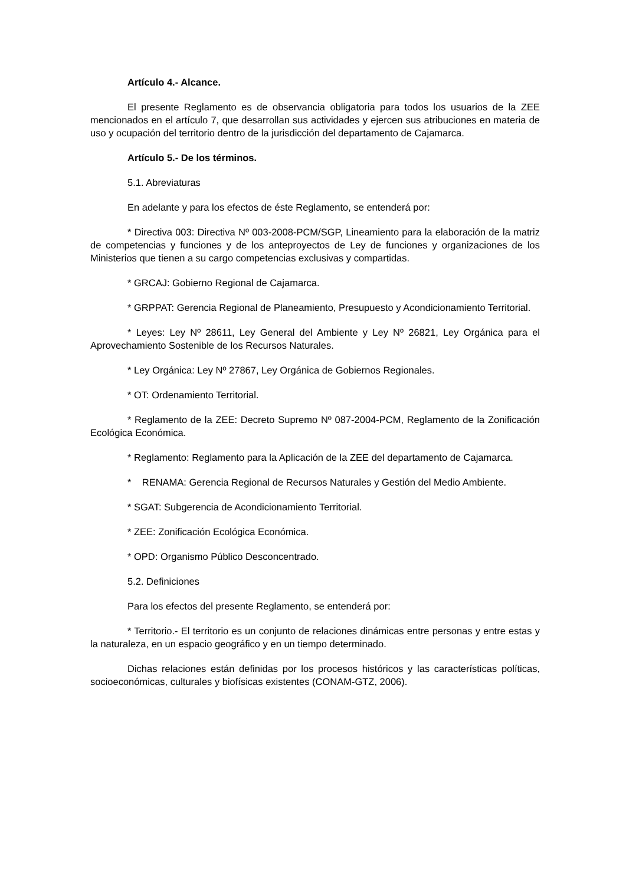Artículo 4.- Alcance.
El presente Reglamento es de observancia obligatoria para todos los usuarios de la ZEE mencionados en el artículo 7, que desarrollan sus actividades y ejercen sus atribuciones en materia de uso y ocupación del territorio dentro de la jurisdicción del departamento de Cajamarca.
Artículo 5.- De los términos.
5.1. Abreviaturas
En adelante y para los efectos de éste Reglamento, se entenderá por:
* Directiva 003: Directiva Nº 003-2008-PCM/SGP, Lineamiento para la elaboración de la matriz de competencias y funciones y de los anteproyectos de Ley de funciones y organizaciones de los Ministerios que tienen a su cargo competencias exclusivas y compartidas.
* GRCAJ: Gobierno Regional de Cajamarca.
* GRPPAT: Gerencia Regional de Planeamiento, Presupuesto y Acondicionamiento Territorial.
* Leyes: Ley Nº 28611, Ley General del Ambiente y Ley Nº 26821, Ley Orgánica para el Aprovechamiento Sostenible de los Recursos Naturales.
* Ley Orgánica: Ley Nº 27867, Ley Orgánica de Gobiernos Regionales.
* OT: Ordenamiento Territorial.
* Reglamento de la ZEE: Decreto Supremo Nº 087-2004-PCM, Reglamento de la Zonificación Ecológica Económica.
* Reglamento: Reglamento para la Aplicación de la ZEE del departamento de Cajamarca.
* RENAMA: Gerencia Regional de Recursos Naturales y Gestión del Medio Ambiente.
* SGAT: Subgerencia de Acondicionamiento Territorial.
* ZEE: Zonificación Ecológica Económica.
* OPD: Organismo Público Desconcentrado.
5.2. Definiciones
Para los efectos del presente Reglamento, se entenderá por:
* Territorio.- El territorio es un conjunto de relaciones dinámicas entre personas y entre estas y la naturaleza, en un espacio geográfico y en un tiempo determinado.
Dichas relaciones están definidas por los procesos históricos y las características políticas, socioeconómicas, culturales y biofísicas existentes (CONAM-GTZ, 2006).